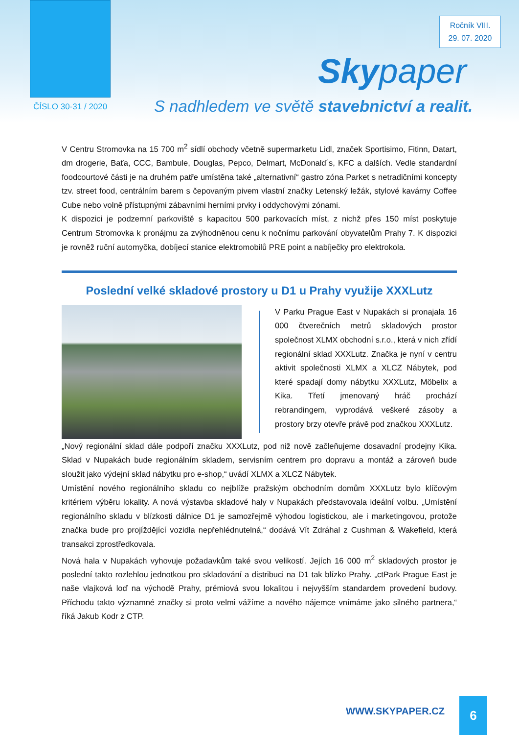Ročník VIII.
29. 07. 2020
Skypaper
ČÍSLO 30-31 / 2020
S nadhledem ve světě stavebnictví a realit.
V Centru Stromovka na 15 700 m<sup>2</sup> sídlí obchody včetně supermarketu Lidl, značek Sportisimo, Fitinn, Datart, dm drogerie, Baťa, CCC, Bambule, Douglas, Pepco, Delmart, McDonald´s, KFC a dalších. Vedle standardní foodcourtové části je na druhém patře umístěna také „alternativní“ gastro zóna Parket s netradičními koncepty tzv. street food, centrálním barem s čepovaným pivem vlastní značky Letenský ležák, stylové kavárny Coffee Cube nebo volně přístupnými zábavními herními prvky i oddychovými zónami.
K dispozici je podzemní parkoviště s kapacitou 500 parkovacích míst, z nichž přes 150 míst poskytuje Centrum Stromovka k pronájmu za zvýhodněnou cenu k nočnímu parkování obyvatelům Prahy 7. K dispozici je rovněž ruční automyčka, dobíjecí stanice elektromobilů PRE point a nabíječky pro elektrokola.
Poslední velké skladové prostory u D1 u Prahy využije XXXLutz
V Parku Prague East v Nupakách si pronajala 16 000 čtverečních metrů skladových prostor společnost XLMX obchodní s.r.o., která v nich zřídí regionální sklad XXXLutz. Značka je nyní v centru aktivit společnosti XLMX a XLCZ Nábytek, pod které spadají domy nábytku XXXLutz, Möbelix a Kika. Třetí jmenovaný hráč prochází rebrandingem, vyprodává veškeré zásoby a prostory brzy otevře právě pod značkou XXXLutz.
„Nový regionální sklad dále podpoří značku XXXLutz, pod niž nově začleňujeme dosavadní prodejny Kika. Sklad v Nupakách bude regionálním skladem, servisním centrem pro dopravu a montáž a zároveň bude sloužit jako výdejní sklad nábytku pro e-shop,“ uvádí XLMX a XLCZ Nábytek.
Umístění nového regionálního skladu co nejblíže pražským obchodním domům XXXLutz bylo klíčovým kritériem výběru lokality. A nová výstavba skladové haly v Nupakách představovala ideální volbu. „Umístění regionálního skladu v blízkosti dálnice D1 je samozřejmě výhodou logistickou, ale i marketingovou, protože značka bude pro projíždějící vozidla nepřehlédnutelná,“ dodává Vít Zdráhal z Cushman & Wakefield, která transakci zprostředkovala.
Nová hala v Nupakách vyhovuje požadavkům také svou velikostí. Jejích 16 000 m<sup>2</sup> skladových prostor je poslední takto rozlehlou jednotkou pro skladování a distribuci na D1 tak blízko Prahy. „ctPark Prague East je naše vlajková loď na východě Prahy, prémiová svou lokalitou i nejvyšším standardem provedení budovy. Příchodu takto významné značky si proto velmi vážíme a nového nájemce vnímáme jako silného partnera,“ říká Jakub Kodr z CTP.
WWW.SKYPAPER.CZ
6